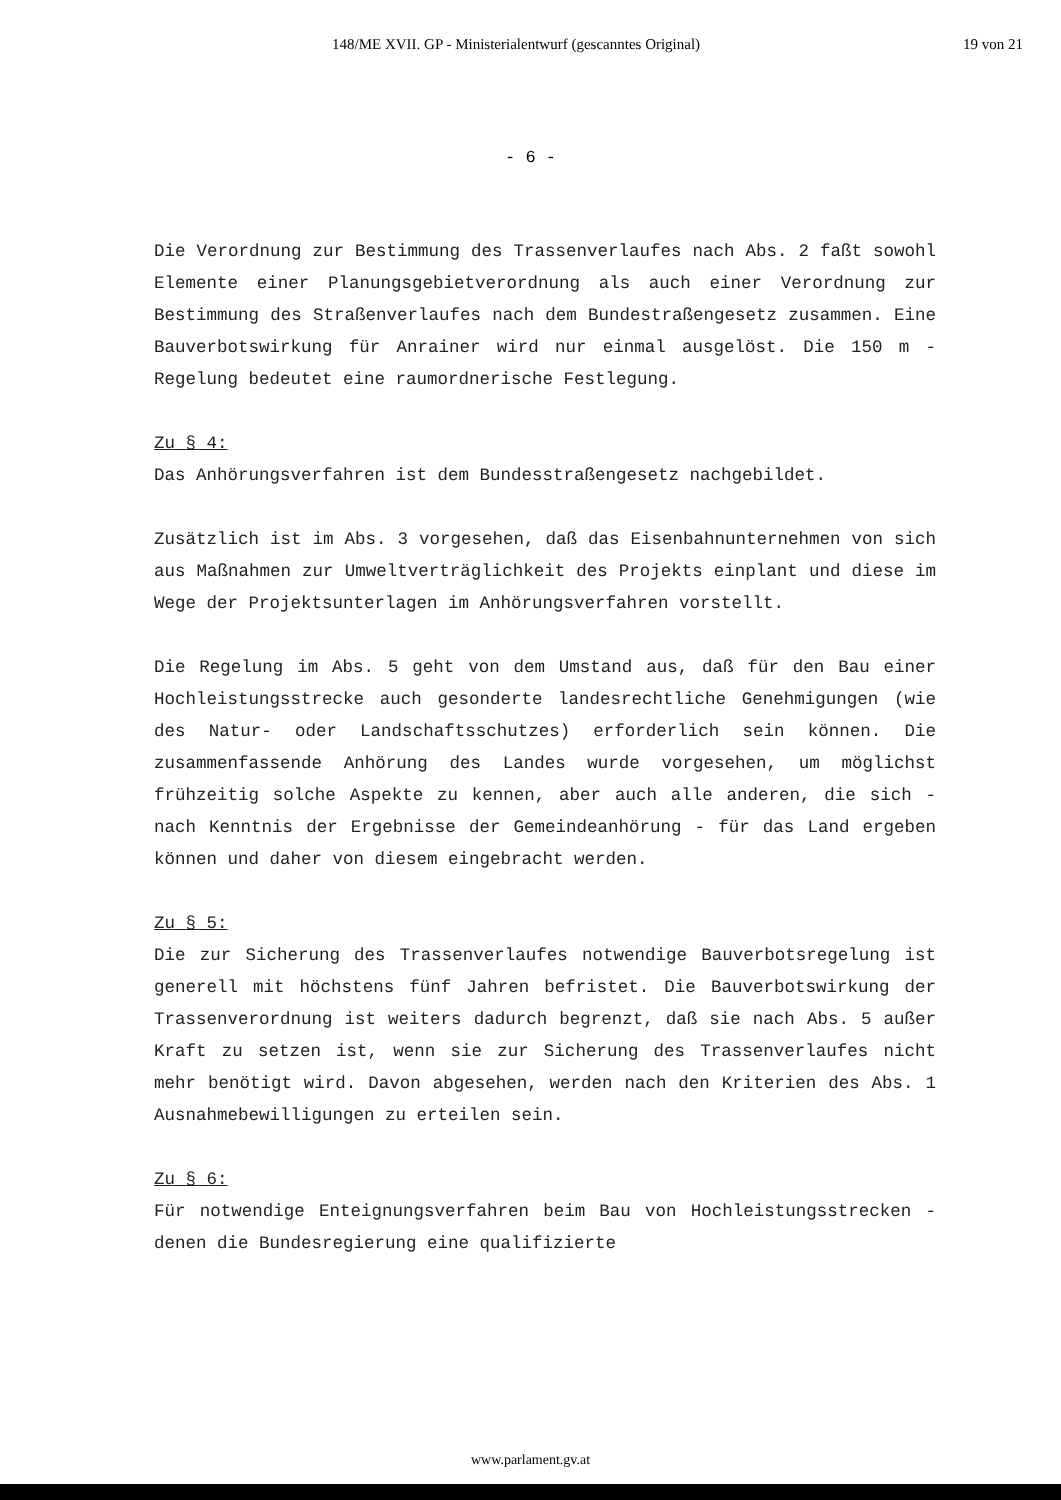148/ME XVII. GP - Ministerialentwurf (gescanntes Original) 19 von 21
- 6 -
Die Verordnung zur Bestimmung des Trassenverlaufes nach Abs. 2 faßt sowohl Elemente einer Planungsgebietverordnung als auch einer Verordnung zur Bestimmung des Straßenverlaufes nach dem Bundestraßengesetz zusammen. Eine Bauverbotswirkung für Anrainer wird nur einmal ausgelöst. Die 150 m - Regelung bedeutet eine raumordnerische Festlegung.
Zu § 4:
Das Anhörungsverfahren ist dem Bundesstraßengesetz nachgebildet.
Zusätzlich ist im Abs. 3 vorgesehen, daß das Eisenbahnunternehmen von sich aus Maßnahmen zur Umweltverträglichkeit des Projekts einplant und diese im Wege der Projektsunterlagen im Anhörungsverfahren vorstellt.
Die Regelung im Abs. 5 geht von dem Umstand aus, daß für den Bau einer Hochleistungsstrecke auch gesonderte landesrechtliche Genehmigungen (wie des Natur- oder Landschaftsschutzes) erforderlich sein können. Die zusammenfassende Anhörung des Landes wurde vorgesehen, um möglichst frühzeitig solche Aspekte zu kennen, aber auch alle anderen, die sich - nach Kenntnis der Ergebnisse der Gemeindeanhörung - für das Land ergeben können und daher von diesem eingebracht werden.
Zu § 5:
Die zur Sicherung des Trassenverlaufes notwendige Bauverbotsregelung ist generell mit höchstens fünf Jahren befristet. Die Bauverbotswirkung der Trassenverordnung ist weiters dadurch begrenzt, daß sie nach Abs. 5 außer Kraft zu setzen ist, wenn sie zur Sicherung des Trassenverlaufes nicht mehr benötigt wird. Davon abgesehen, werden nach den Kriterien des Abs. 1 Ausnahmebewilligungen zu erteilen sein.
Zu § 6:
Für notwendige Enteignungsverfahren beim Bau von Hochleistungsstrecken - denen die Bundesregierung eine qualifizierte
www.parlament.gv.at